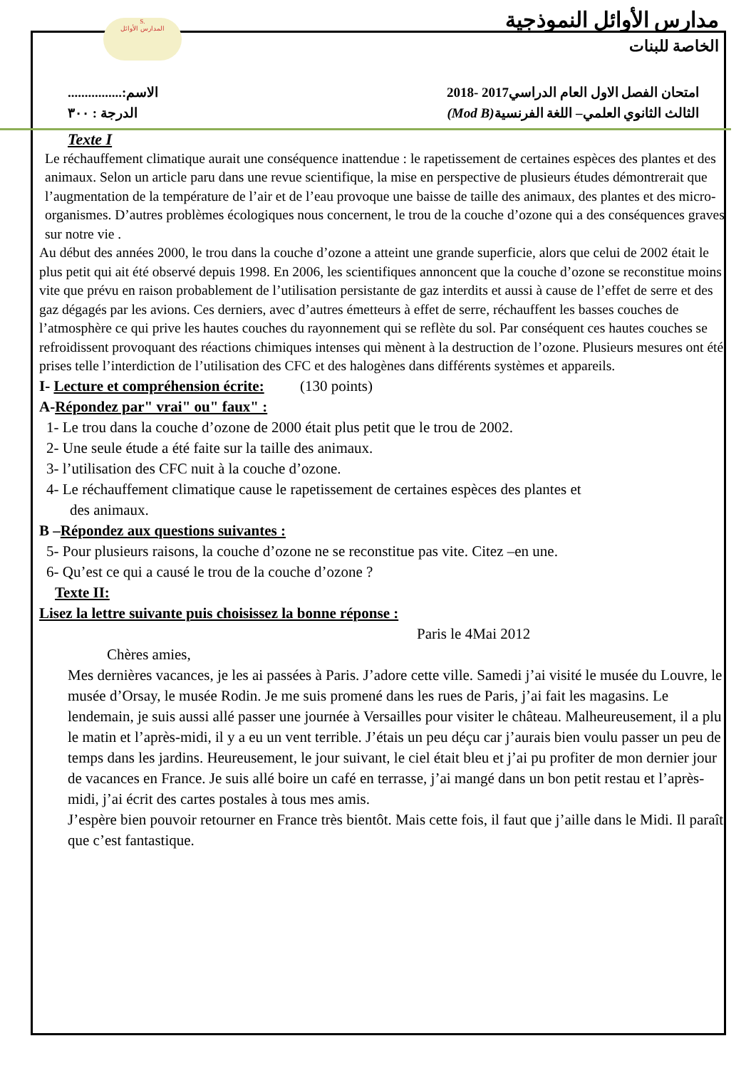S.
المدارس الأوائل
مدارس الأوائل النموذجية
الخاصة للبنات
امتحان الفصل الاول العام الدراسي2017 -2018 الاسم:................
الثالث الثانوي العلمي– اللغة الفرنسية(Mod B) الدرجة : ٣٠٠
Texte I
Le réchauffement climatique aurait une conséquence inattendue : le rapetissement de certaines espèces des plantes et des animaux. Selon un article paru dans une revue scientifique, la mise en perspective de plusieurs études démontrerait que l’augmentation de la température de l’air et de l’eau provoque une baisse de taille des animaux, des plantes et des micro-organismes. D’autres problèmes écologiques nous concernent, le trou de la couche d’ozone qui a des conséquences graves sur notre vie .
Au début des années 2000, le trou dans la couche d’ozone a atteint une grande superficie, alors que celui de 2002 était le plus petit qui ait été observé depuis 1998. En 2006, les scientifiques annoncent que la couche d’ozone se reconstitue moins vite que prévu en raison probablement de l’utilisation persistante de gaz interdits et aussi à cause de l’effet de serre et des gaz dégagés par les avions. Ces derniers, avec d’autres émetteurs à effet de serre, réchauffent les basses couches de l’atmosphère ce qui prive les hautes couches du rayonnement qui se reflète du sol. Par conséquent ces hautes couches se refroidissent provoquant des réactions chimiques intenses qui mènent à la destruction de l’ozone. Plusieurs mesures ont été prises telle l’interdiction de l’utilisation des CFC et des halogènes dans différents systèmes et appareils.
I- Lecture et compréhension écrite: (130 points)
A-Répondez par" vrai" ou" faux" :
1- Le trou dans la couche d’ozone de 2000 était plus petit que le trou de 2002.
2- Une seule étude a été faite sur la taille des animaux.
3- l’utilisation des CFC nuit à la couche d’ozone.
4- Le réchauffement climatique cause le rapetissement de certaines espèces des plantes et
des animaux.
B –Répondez aux questions suivantes :
5- Pour plusieurs raisons, la couche d’ozone ne se reconstitue pas vite. Citez –en une.
6- Qu’est ce qui a causé le trou de la couche d’ozone ?
Texte II:
Lisez la lettre suivante puis choisissez la bonne réponse :
Paris le 4Mai 2012
Chères amies,
Mes dernières vacances, je les ai passées à Paris. J’adore cette ville. Samedi j’ai visité le musée du Louvre, le musée d’Orsay, le musée Rodin. Je me suis promené dans les rues de Paris, j’ai fait les magasins. Le lendemain, je suis aussi allé passer une journée à Versailles pour visiter le château. Malheureusement, il a plu le matin et l’après-midi, il y a eu un vent terrible. J’étais un peu déçu car j’aurais bien voulu passer un peu de temps dans les jardins. Heureusement, le jour suivant, le ciel était bleu et j’ai pu profiter de mon dernier jour de vacances en France. Je suis allé boire un café en terrasse, j’ai mangé dans un bon petit restau et l’après-midi, j’ai écrit des cartes postales à tous mes amis.
J’espère bien pouvoir retourner en France très bientôt. Mais cette fois, il faut que j’aille dans le Midi. Il paraît que c’est fantastique.